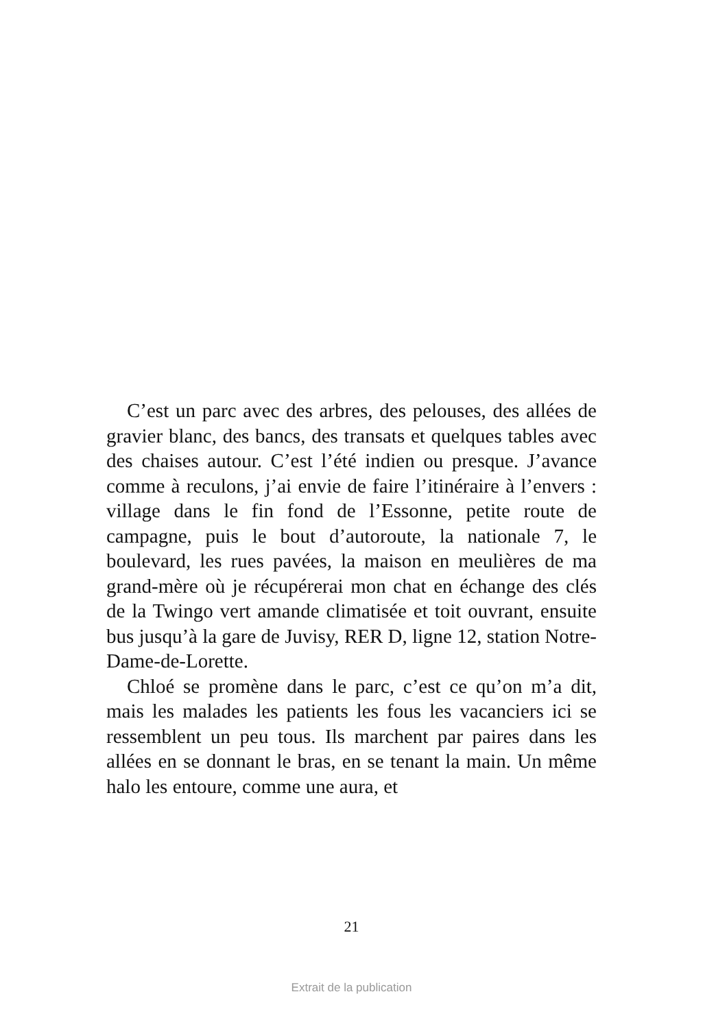C’est un parc avec des arbres, des pelouses, des allées de gravier blanc, des bancs, des transats et quelques tables avec des chaises autour. C’est l’été indien ou presque. J’avance comme à reculons, j’ai envie de faire l’itinéraire à l’envers : village dans le fin fond de l’Es­sonne, petite route de campagne, puis le bout d’auto­route, la nationale 7, le boulevard, les rues pavées, la maison en meulières de ma grand-mère où je récupérerai mon chat en échange des clés de la Twingo vert amande climatisée et toit ouvrant, ensuite bus jusqu’à la gare de Juvisy, RER D, ligne 12, station Notre-Dame-de-Lorette.
Chloé se promène dans le parc, c’est ce qu’on m’a dit, mais les malades les patients les fous les vacanciers ici se ressemblent un peu tous. Ils marchent par paires dans les allées en se donnant le bras, en se tenant la main. Un même halo les entoure, comme une aura, et
21
Extrait de la publication